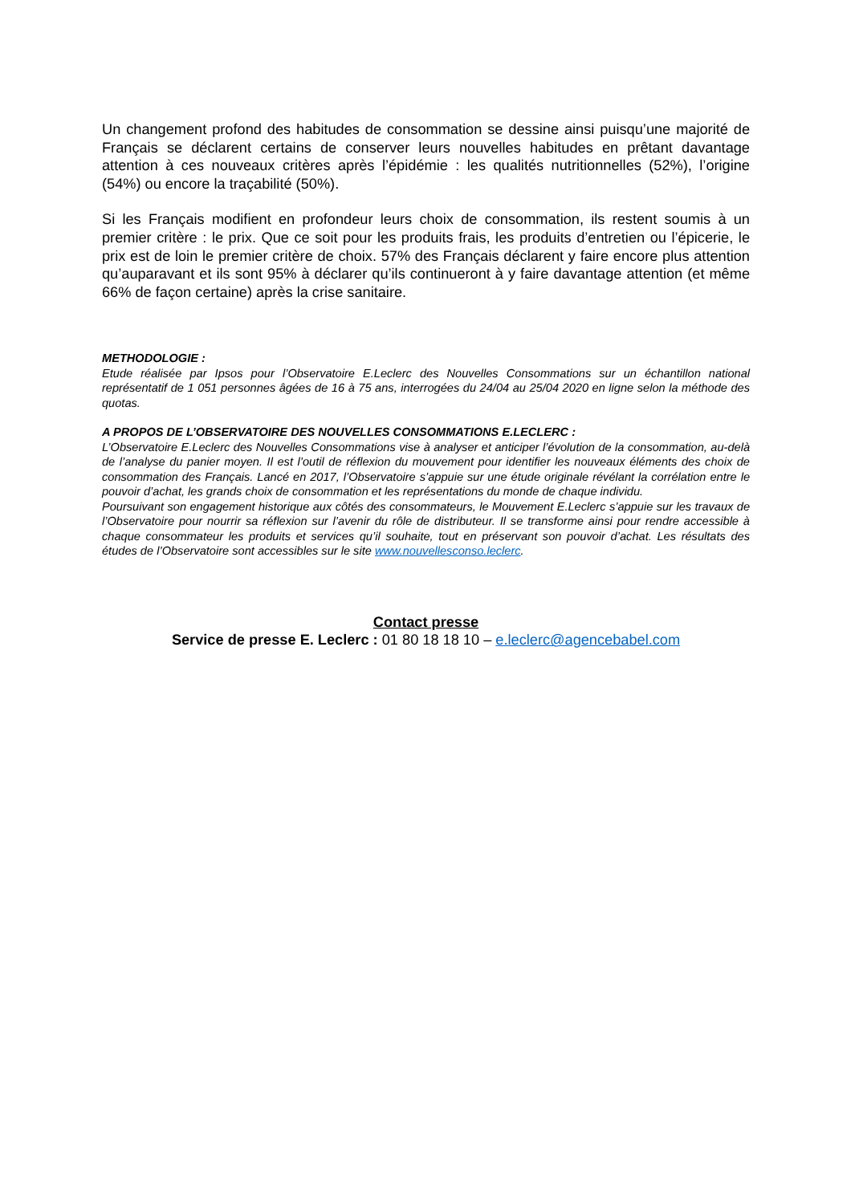Un changement profond des habitudes de consommation se dessine ainsi puisqu’une majorité de Français se déclarent certains de conserver leurs nouvelles habitudes en prêtant davantage attention à ces nouveaux critères après l’épidémie : les qualités nutritionnelles (52%), l’origine (54%) ou encore la traçabilité (50%).
Si les Français modifient en profondeur leurs choix de consommation, ils restent soumis à un premier critère : le prix. Que ce soit pour les produits frais, les produits d’entretien ou l’épicerie, le prix est de loin le premier critère de choix. 57% des Français déclarent y faire encore plus attention qu’auparavant et ils sont 95% à déclarer qu’ils continueront à y faire davantage attention (et même 66% de façon certaine) après la crise sanitaire.
METHODOLOGIE :
Etude réalisée par Ipsos pour l’Observatoire E.Leclerc des Nouvelles Consommations sur un échantillon national représentatif de 1 051 personnes âgées de 16 à 75 ans, interrogées du 24/04 au 25/04 2020 en ligne selon la méthode des quotas.
A PROPOS DE L’OBSERVATOIRE DES NOUVELLES CONSOMMATIONS E.LECLERC :
L’Observatoire E.Leclerc des Nouvelles Consommations vise à analyser et anticiper l’évolution de la consommation, au-delà de l’analyse du panier moyen. Il est l’outil de réflexion du mouvement pour identifier les nouveaux éléments des choix de consommation des Français. Lancé en 2017, l’Observatoire s’appuie sur une étude originale révélant la corrélation entre le pouvoir d’achat, les grands choix de consommation et les représentations du monde de chaque individu.
Poursuivant son engagement historique aux côtés des consommateurs, le Mouvement E.Leclerc s’appuie sur les travaux de l’Observatoire pour nourrir sa réflexion sur l’avenir du rôle de distributeur. Il se transforme ainsi pour rendre accessible à chaque consommateur les produits et services qu’il souhaite, tout en préservant son pouvoir d’achat. Les résultats des études de l’Observatoire sont accessibles sur le site www.nouvellesconso.leclerc.
Contact presse
Service de presse E. Leclerc : 01 80 18 18 10 – e.leclerc@agencebabel.com